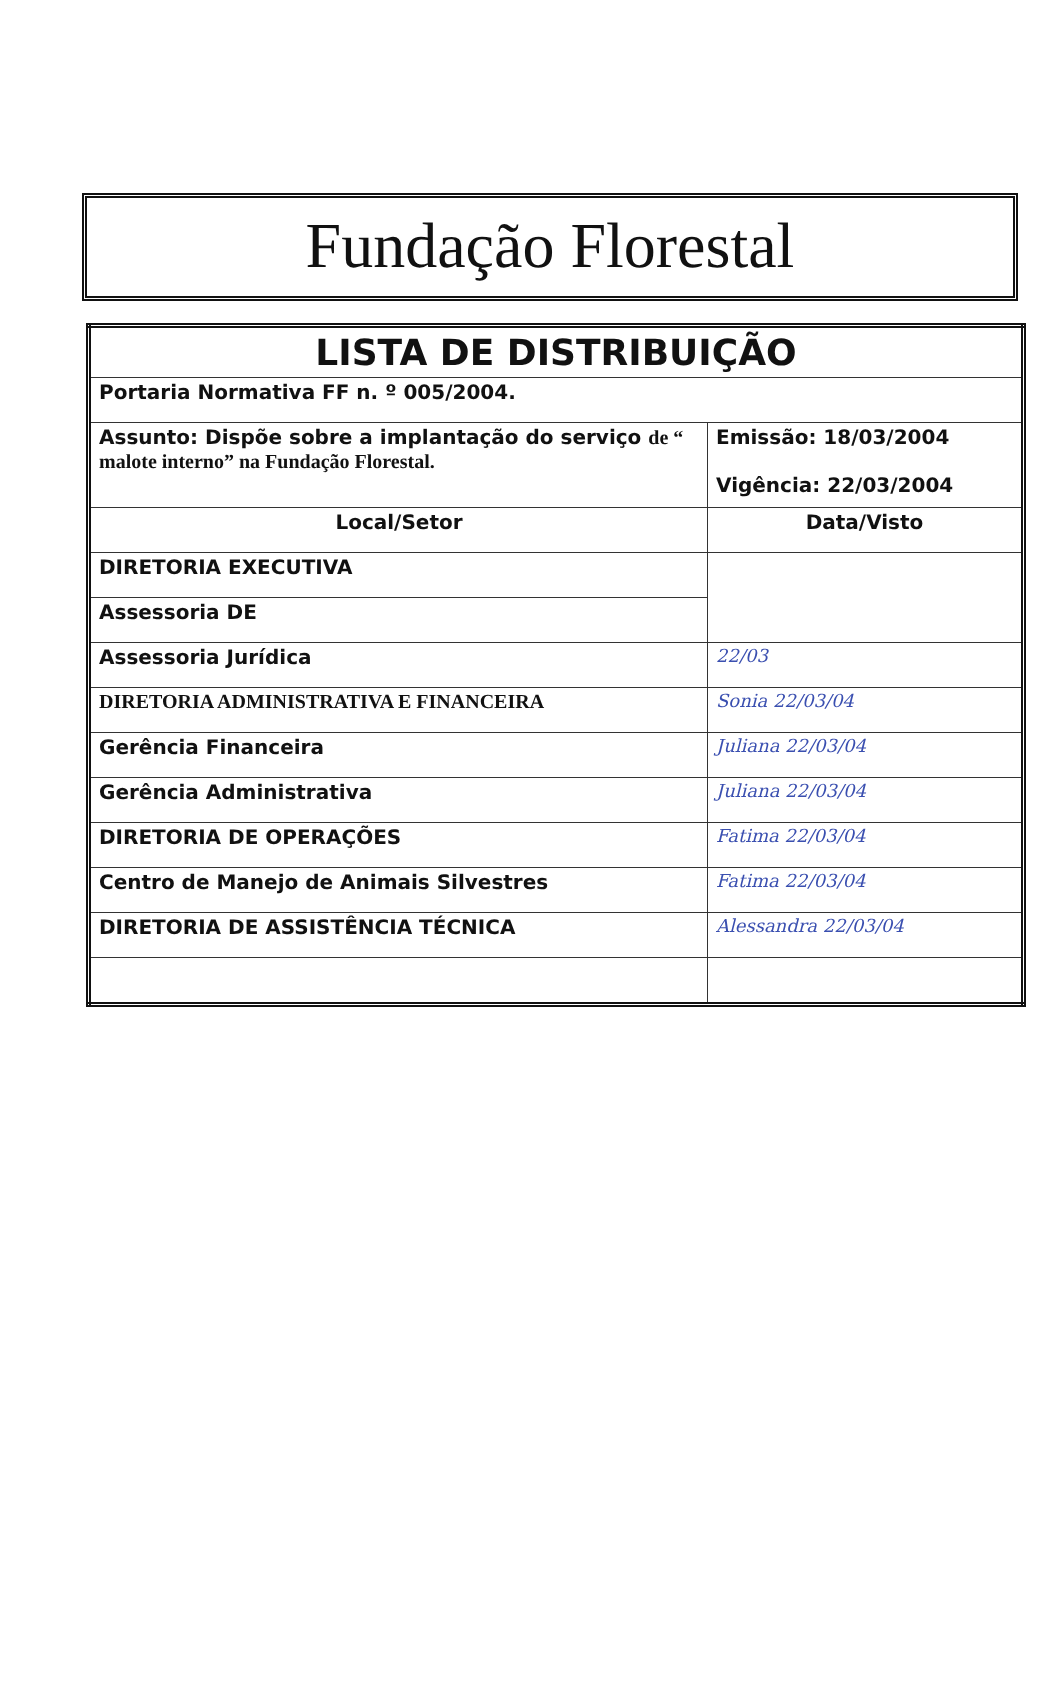Fundação Florestal
| LISTA DE DISTRIBUIÇÃO | |
| --- | --- |
| Portaria Normativa FF n. º 005/2004. | |
| Assunto: Dispõe sobre a implantação do serviço de “ malote interno” na Fundação Florestal. | Emissão: 18/03/2004 Vigência: 22/03/2004 |
| Local/Setor | Data/Visto |
| DIRETORIA EXECUTIVA | |
| Assessoria DE | |
| Assessoria Jurídica | 22/03 |
| DIRETORIA ADMINISTRATIVA E FINANCEIRA | Sonia 22/03/04 |
| Gerência Financeira | Juliana 22/03/04 |
| Gerência Administrativa | Juliana 22/03/04 |
| DIRETORIA DE OPERAÇÕES | Fatima 22/03/04 |
| Centro de Manejo de Animais Silvestres | Fatima 22/03/04 |
| DIRETORIA DE ASSISTÊNCIA TÉCNICA | Alessandra 22/03/04 |